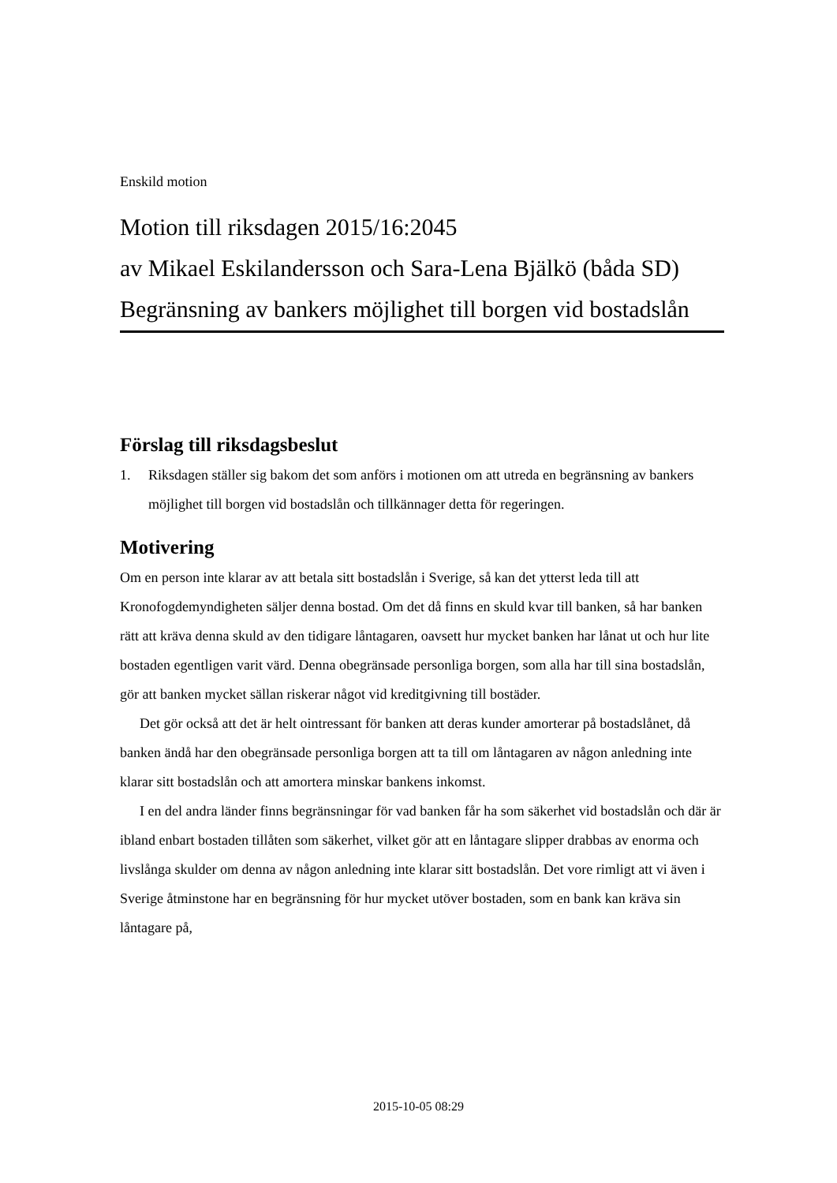Enskild motion
Motion till riksdagen 2015/16:2045
av Mikael Eskilandersson och Sara-Lena Bjälkö (båda SD)
Begränsning av bankers möjlighet till borgen vid bostadslån
Förslag till riksdagsbeslut
1. Riksdagen ställer sig bakom det som anförs i motionen om att utreda en begränsning av bankers möjlighet till borgen vid bostadslån och tillkännager detta för regeringen.
Motivering
Om en person inte klarar av att betala sitt bostadslån i Sverige, så kan det ytterst leda till att Kronofogdemyndigheten säljer denna bostad. Om det då finns en skuld kvar till banken, så har banken rätt att kräva denna skuld av den tidigare låntagaren, oavsett hur mycket banken har lånat ut och hur lite bostaden egentligen varit värd. Denna obegränsade personliga borgen, som alla har till sina bostadslån, gör att banken mycket sällan riskerar något vid kreditgivning till bostäder.
Det gör också att det är helt ointressant för banken att deras kunder amorterar på bostadslånet, då banken ändå har den obegränsade personliga borgen att ta till om låntagaren av någon anledning inte klarar sitt bostadslån och att amortera minskar bankens inkomst.
I en del andra länder finns begränsningar för vad banken får ha som säkerhet vid bostadslån och där är ibland enbart bostaden tillåten som säkerhet, vilket gör att en låntagare slipper drabbas av enorma och livslånga skulder om denna av någon anledning inte klarar sitt bostadslån. Det vore rimligt att vi även i Sverige åtminstone har en begränsning för hur mycket utöver bostaden, som en bank kan kräva sin låntagare på,
2015-10-05 08:29